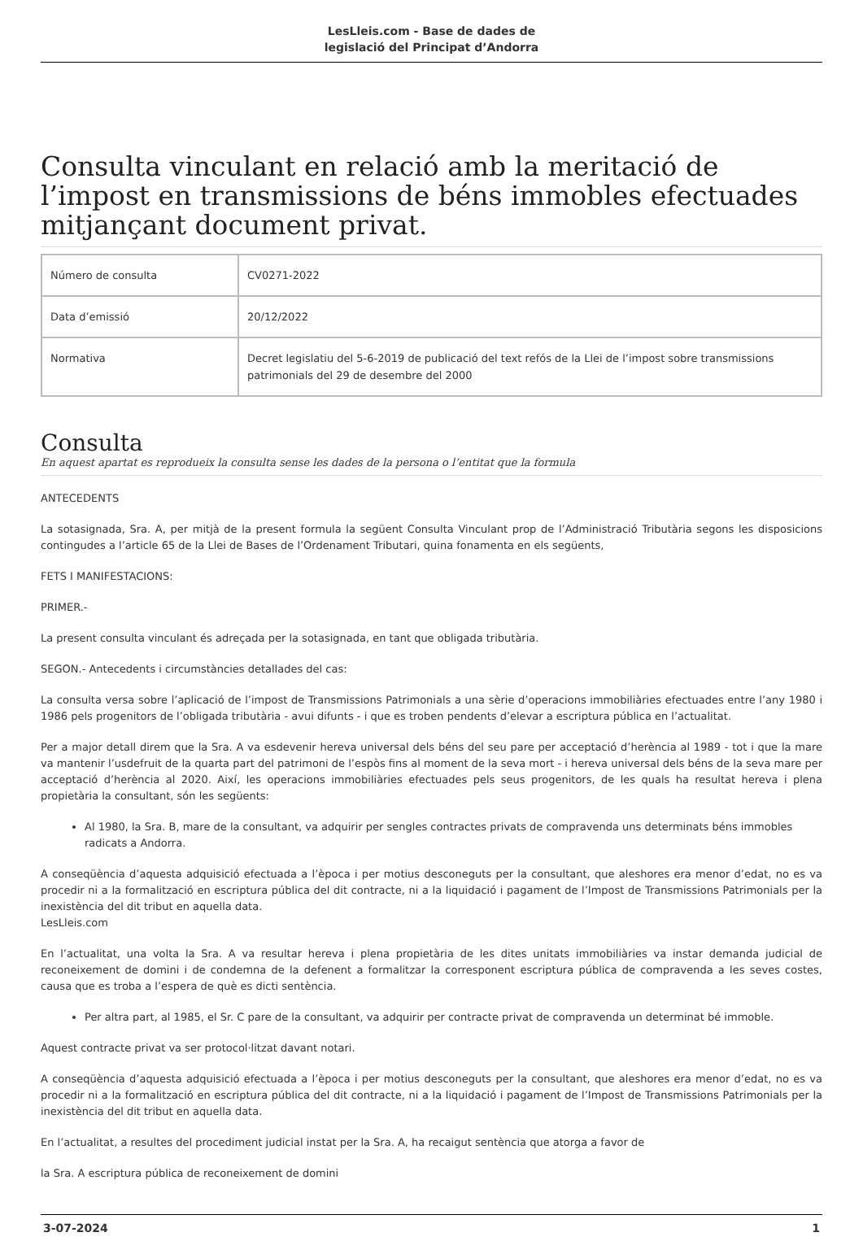LesLleis.com - Base de dades de
legislació del Principat d’Andorra
Consulta vinculant en relació amb la meritació de l’impost en transmissions de béns immobles efectuades mitjançant document privat.
| Número de consulta | CV0271-2022 |
| Data d’emissió | 20/12/2022 |
| Normativa | Decret legislatiu del 5-6-2019 de publicació del text refós de la Llei de l’impost sobre transmissions patrimonials del 29 de desembre del 2000 |
Consulta
En aquest apartat es reprodueix la consulta sense les dades de la persona o l’entitat que la formula
ANTECEDENTS
La sotasignada, Sra. A, per mitjà de la present formula la següent Consulta Vinculant prop de l’Administració Tributària segons les disposicions contingudes a l’article 65 de la Llei de Bases de l’Ordenament Tributari, quina fonamenta en els següents,
FETS I MANIFESTACIONS:
PRIMER.-
La present consulta vinculant és adreçada per la sotasignada, en tant que obligada tributària.
SEGON.- Antecedents i circumstàncies detallades del cas:
La consulta versa sobre l’aplicació de l’impost de Transmissions Patrimonials a una sèrie d’operacions immobiliàries efectuades entre l’any 1980 i 1986 pels progenitors de l’obligada tributària - avui difunts - i que es troben pendents d’elevar a escriptura pública en l’actualitat.
Per a major detall direm que la Sra. A va esdevenir hereva universal dels béns del seu pare per acceptació d’herència al 1989 - tot i que la mare va mantenir l’usdefruit de la quarta part del patrimoni de l’espòs fins al moment de la seva mort - i hereva universal dels béns de la seva mare per acceptació d’herència al 2020. Així, les operacions immobiliàries efectuades pels seus progenitors, de les quals ha resultat hereva i plena propietària la consultant, són les següents:
Al 1980, la Sra. B, mare de la consultant, va adquirir per sengles contractes privats de compravenda uns determinats béns immobles radicats a Andorra.
A conseqüència d’aquesta adquisició efectuada a l’època i per motius desconeguts per la consultant, que aleshores era menor d’edat, no es va procedir ni a la formalització en escriptura pública del dit contracte, ni a la liquidació i pagament de l’Impost de Transmissions Patrimonials per la inexistència del dit tribut en aquella data.
LesLleis.com
En l’actualitat, una volta la Sra. A va resultar hereva i plena propietària de les dites unitats immobiliàries va instar demanda judicial de reconeixement de domini i de condemna de la defenent a formalitzar la corresponent escriptura pública de compravenda a les seves costes, causa que es troba a l’espera de què es dicti sentència.
Per altra part, al 1985, el Sr. C pare de la consultant, va adquirir per contracte privat de compravenda un determinat bé immoble.
Aquest contracte privat va ser protocol·litzat davant notari.
A conseqüència d’aquesta adquisició efectuada a l’època i per motius desconeguts per la consultant, que aleshores era menor d’edat, no es va procedir ni a la formalització en escriptura pública del dit contracte, ni a la liquidació i pagament de l’Impost de Transmissions Patrimonials per la inexistència del dit tribut en aquella data.
En l’actualitat, a resultes del procediment judicial instat per la Sra. A, ha recaigut sentència que atorga a favor de
la Sra. A escriptura pública de reconeixement de domini
3-07-2024 1